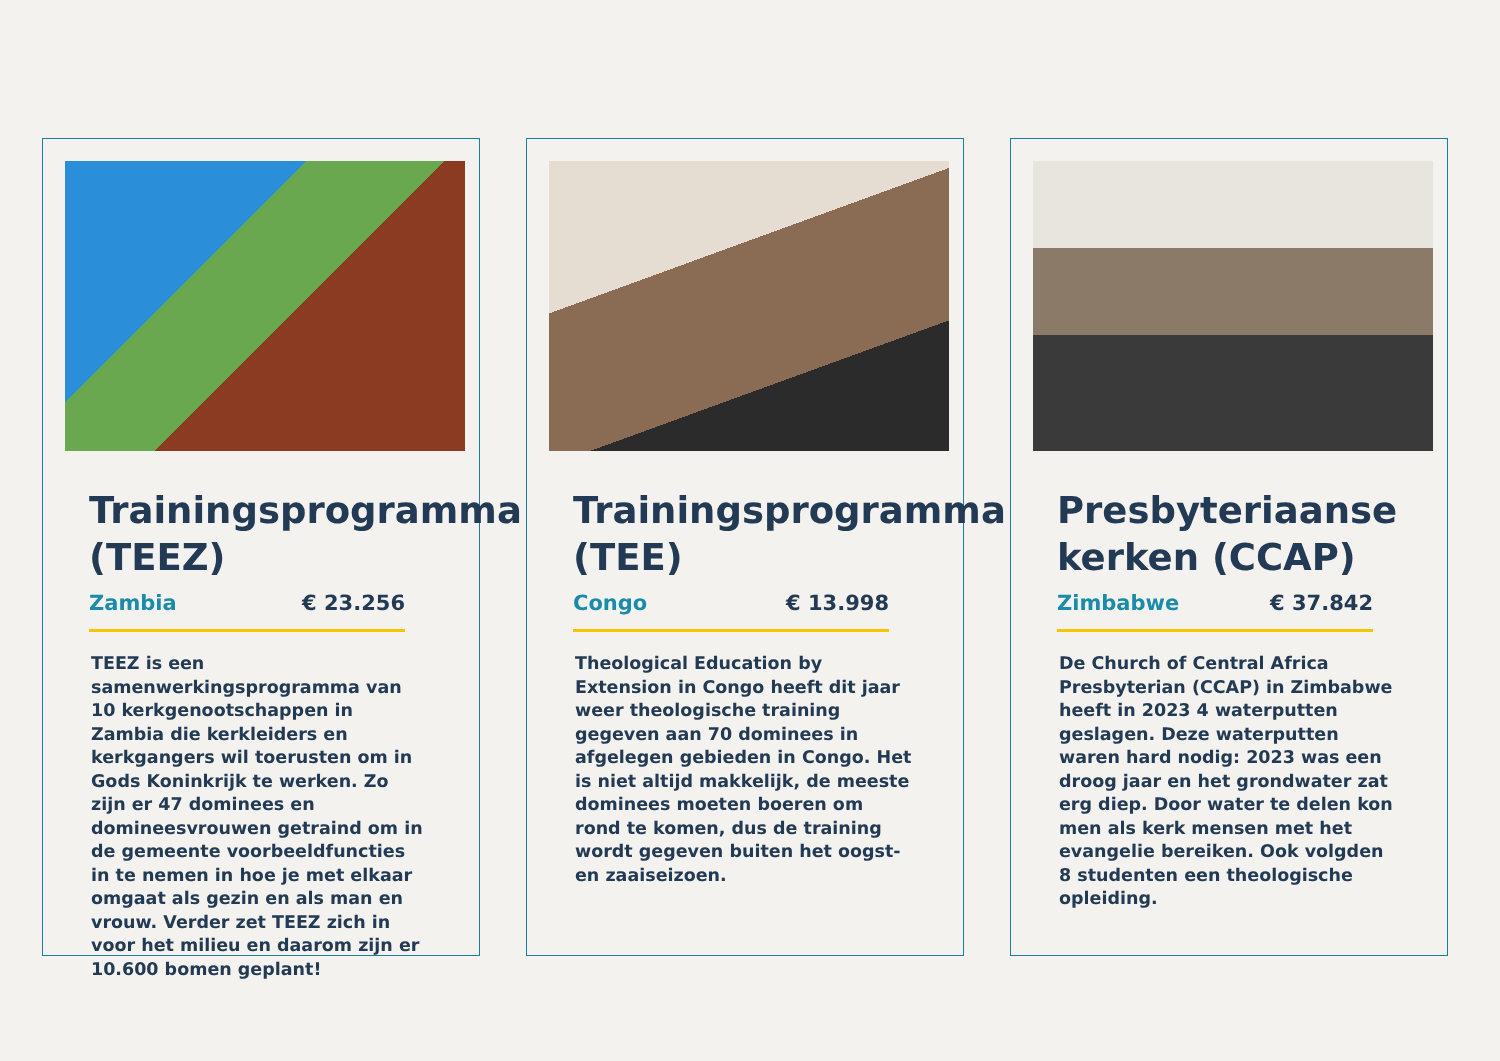Trainingsprogramma (TEEZ)
Zambia € 23.256
TEEZ is een samenwerkingsprogramma van 10 kerkgenootschappen in Zambia die kerkleiders en kerkgangers wil toerusten om in Gods Koninkrijk te werken. Zo zijn er 47 dominees en domineesvrouwen getraind om in de gemeente voorbeeldfuncties in te nemen in hoe je met elkaar omgaat als gezin en als man en vrouw. Verder zet TEEZ zich in voor het milieu en daarom zijn er 10.600 bomen geplant!
Trainingsprogramma (TEE)
Congo € 13.998
Theological Education by Extension in Congo heeft dit jaar weer theologische training gegeven aan 70 dominees in afgelegen gebieden in Congo. Het is niet altijd makkelijk, de meeste dominees moeten boeren om rond te komen, dus de training wordt gegeven buiten het oogst- en zaaiseizoen.
Presbyteriaanse kerken (CCAP)
Zimbabwe € 37.842
De Church of Central Africa Presbyterian (CCAP) in Zimbabwe heeft in 2023 4 waterputten geslagen. Deze waterputten waren hard nodig: 2023 was een droog jaar en het grondwater zat erg diep. Door water te delen kon men als kerk mensen met het evangelie bereiken. Ook volgden 8 studenten een theologische opleiding.